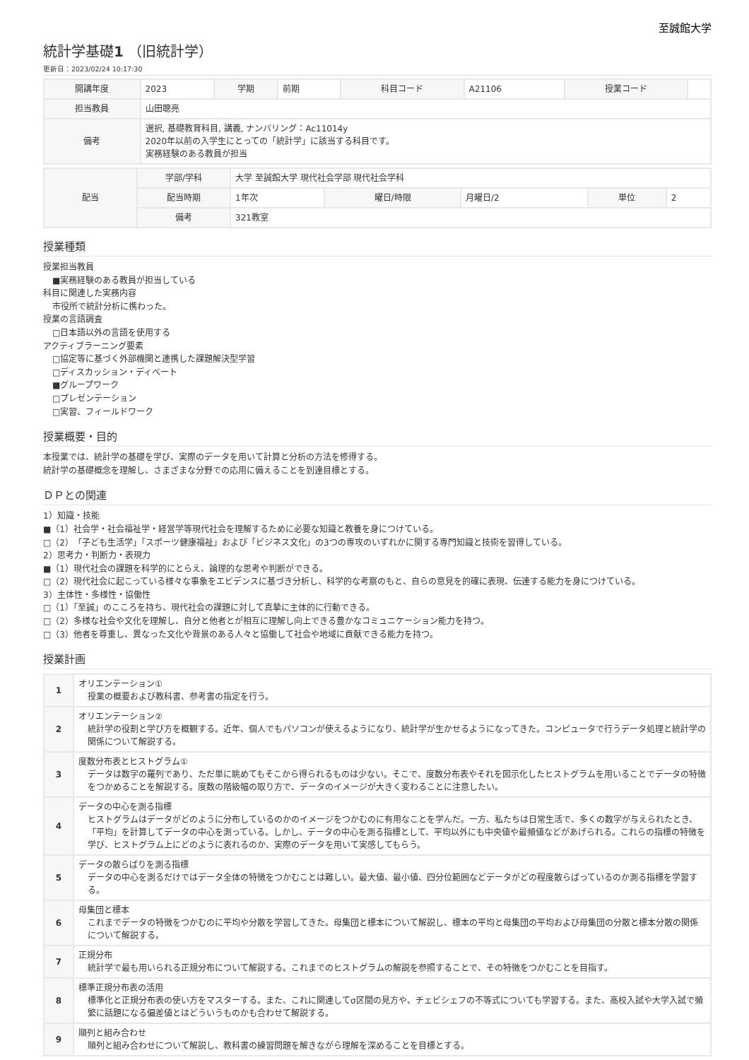至誠館大学
統計学基礎1 （旧統計学）
更新日：2023/02/24 10:17:30
| 開講年度 | 2023 | 学期 | 前期 | 科目コード | A21106 | 授業コード | |
| 担当教員 | 山田聰亮 | | | | | | |
| 備考 | 選択, 基礎教育科目, 講義, ナンバリング：Ac11014y 2020年以前の入学生にとっての「統計学」に該当する科目です。 実務経験のある教員が担当 | | | | | | |
| 配当 | 学部/学科 | 大学 至誠館大学 現代社会学部 現代社会学科 | | | | |
| | 配当時期 | 1年次 | 曜日/時限 | 月曜日/2 | 単位 | 2 |
| | 備考 | 321教室 | | | | |
授業種類
授業担当教員
■実務経験のある教員が担当している
科目に関連した実務内容
市役所で統計分析に携わった。
授業の言語調査
□日本語以外の言語を使用する
アクティブラーニング要素
□協定等に基づく外部機関と連携した課題解決型学習
□ディスカッション・ディベート
■グループワーク
□プレゼンテーション
□実習、フィールドワーク
授業概要・目的
本授業では、統計学の基礎を学び、実際のデータを用いて計算と分析の方法を修得する。
統計学の基礎概念を理解し、さまざまな分野での応用に備えることを到達目標とする。
ＤＰとの関連
1）知識・技能
■（1）社会学・社会福祉学・経営学等現代社会を理解するために必要な知識と教養を身につけている。
□（2）「子ども生活学」「スポーツ健康福祉」および「ビジネス文化」の3つの専攻のいずれかに関する専門知識と技術を習得している。
2）思考力・判断力・表現力
■（1）現代社会の課題を科学的にとらえ、論理的な思考や判断ができる。
□（2）現代社会に起こっている様々な事象をエビデンスに基づき分析し、科学的な考察のもと、自らの意見を的確に表現、伝達する能力を身につけている。
3）主体性・多様性・協働性
□（1）「至誠」のこころを持ち、現代社会の課題に対して真摯に主体的に行動できる。
□（2）多様な社会や文化を理解し、自分と他者とが相互に理解し向上できる豊かなコミュニケーション能力を持つ。
□（3）他者を尊重し、異なった文化や背景のある人々と協働して社会や地域に貢献できる能力を持つ。
授業計画
| 1 | オリエンテーション① 授業の概要および教科書、参考書の指定を行う。 |
| 2 | オリエンテーション② 統計学の役割と学び方を概観する。近年、個人でもパソコンが使えるようになり、統計学が生かせるようになってきた。コンピュータで行うデータ処理と統計学の関係について解説する。 |
| 3 | 度数分布表とヒストグラム① データは数字の羅列であり、ただ単に眺めてもそこから得られるものは少ない。そこで、度数分布表やそれを図示化したヒストグラムを用いることでデータの特徴をつかめることを解説する。度数の階級幅の取り方で、データのイメージが大きく変わることに注意したい。 |
| 4 | データの中心を測る指標 ヒストグラムはデータがどのように分布しているのかのイメージをつかむのに有用なことを学んだ。一方、私たちは日常生活で、多くの数字が与えられたとき、「平均」を計算してデータの中心を測っている。しかし、データの中心を測る指標として、平均以外にも中央値や最頻値などがあげられる。これらの指標の特徴を学び、ヒストグラム上にどのように表れるのか、実際のデータを用いて実感してもらう。 |
| 5 | データの散らばりを測る指標 データの中心を測るだけではデータ全体の特徴をつかむことは難しい。最大値、最小値、四分位範囲などデータがどの程度散らばっているのか測る指標を学習する。 |
| 6 | 母集団と標本 これまでデータの特徴をつかむのに平均や分散を学習してきた。母集団と標本について解説し、標本の平均と母集団の平均および母集団の分散と標本分散の関係について解説する。 |
| 7 | 正規分布 統計学で最も用いられる正規分布について解説する。これまでのヒストグラムの解説を参照することで、その特徴をつかむことを目指す。 |
| 8 | 標準正規分布表の活用 標準化と正規分布表の使い方をマスターする。また、これに関連してσ区間の見方や、チェビシェフの不等式についても学習する。また、高校入試や大学入試で頻繁に話題になる偏差値とはどういうものかも合わせて解説する。 |
| 9 | 順列と組み合わせ 順列と組み合わせについて解説し、教科書の練習問題を解きながら理解を深めることを目標とする。 |